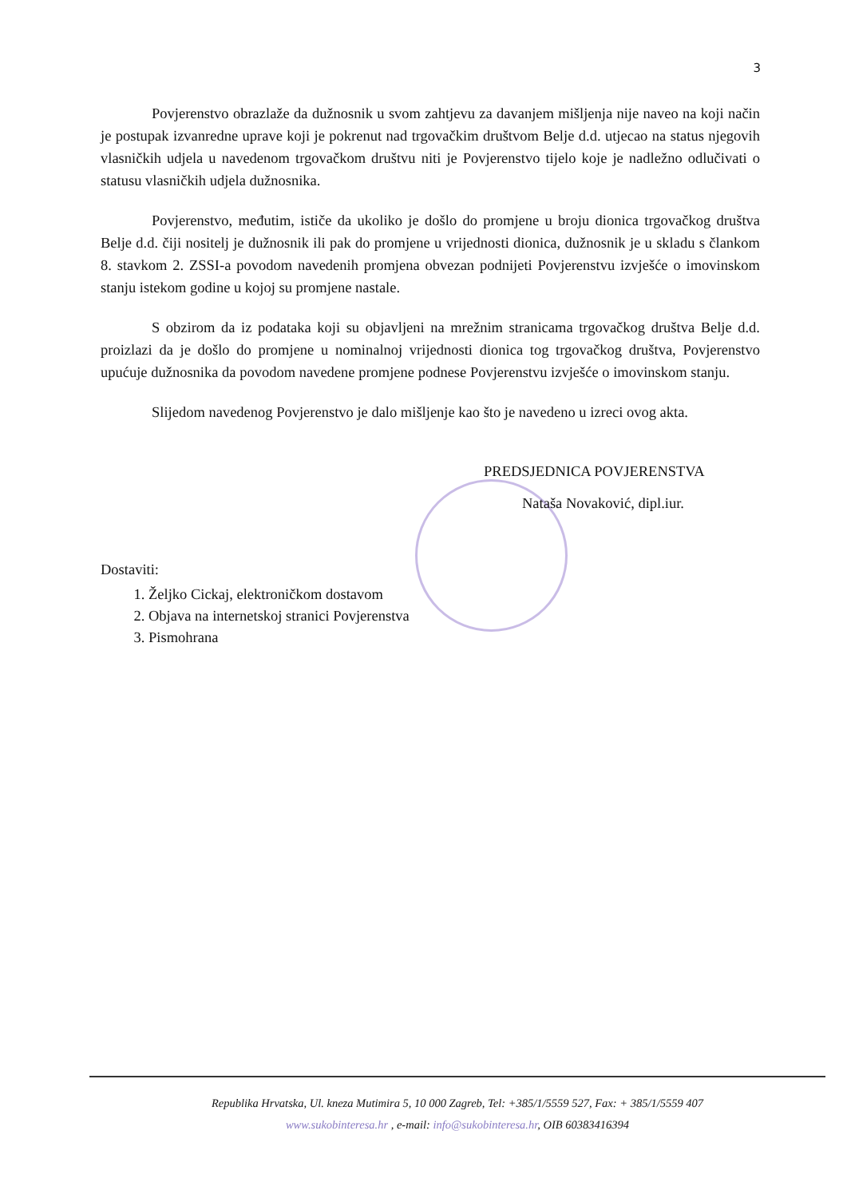3
Povjerenstvo obrazlaže da dužnosnik u svom zahtjevu za davanjem mišljenja nije naveo na koji način je postupak izvanredne uprave koji je pokrenut nad trgovačkim društvom Belje d.d. utjecao na status njegovih vlasničkih udjela u navedenom trgovačkom društvu niti je Povjerenstvo tijelo koje je nadležno odlučivati o statusu vlasničkih udjela dužnosnika.
Povjerenstvo, međutim, ističe da ukoliko je došlo do promjene u broju dionica trgovačkog društva Belje d.d. čiji nositelj je dužnosnik ili pak do promjene u vrijednosti dionica, dužnosnik je u skladu s člankom 8. stavkom 2. ZSSI-a povodom navedenih promjena obvezan podnijeti Povjerenstvu izvješće o imovinskom stanju istekom godine u kojoj su promjene nastale.
S obzirom da iz podataka koji su objavljeni na mrežnim stranicama trgovačkog društva Belje d.d. proizlazi da je došlo do promjene u nominalnoj vrijednosti dionica tog trgovačkog društva, Povjerenstvo upućuje dužnosnika da povodom navedene promjene podnese Povjerenstvu izvješće o imovinskom stanju.
Slijedom navedenog Povjerenstvo je dalo mišljenje kao što je navedeno u izreci ovog akta.
PREDSJEDNICA POVJERENSTVA
Nataša Novaković, dipl.iur.
Dostaviti:
1. Željko Cickaj, elektroničkom dostavom
2. Objava na internetskoj stranici Povjerenstva
3. Pismohrana
Republika Hrvatska, Ul. kneza Mutimira 5, 10 000 Zagreb, Tel: +385/1/5559 527, Fax: + 385/1/5559 407
www.sukobinteresa.hr , e-mail: info@sukobinteresa.hr, OIB 60383416394